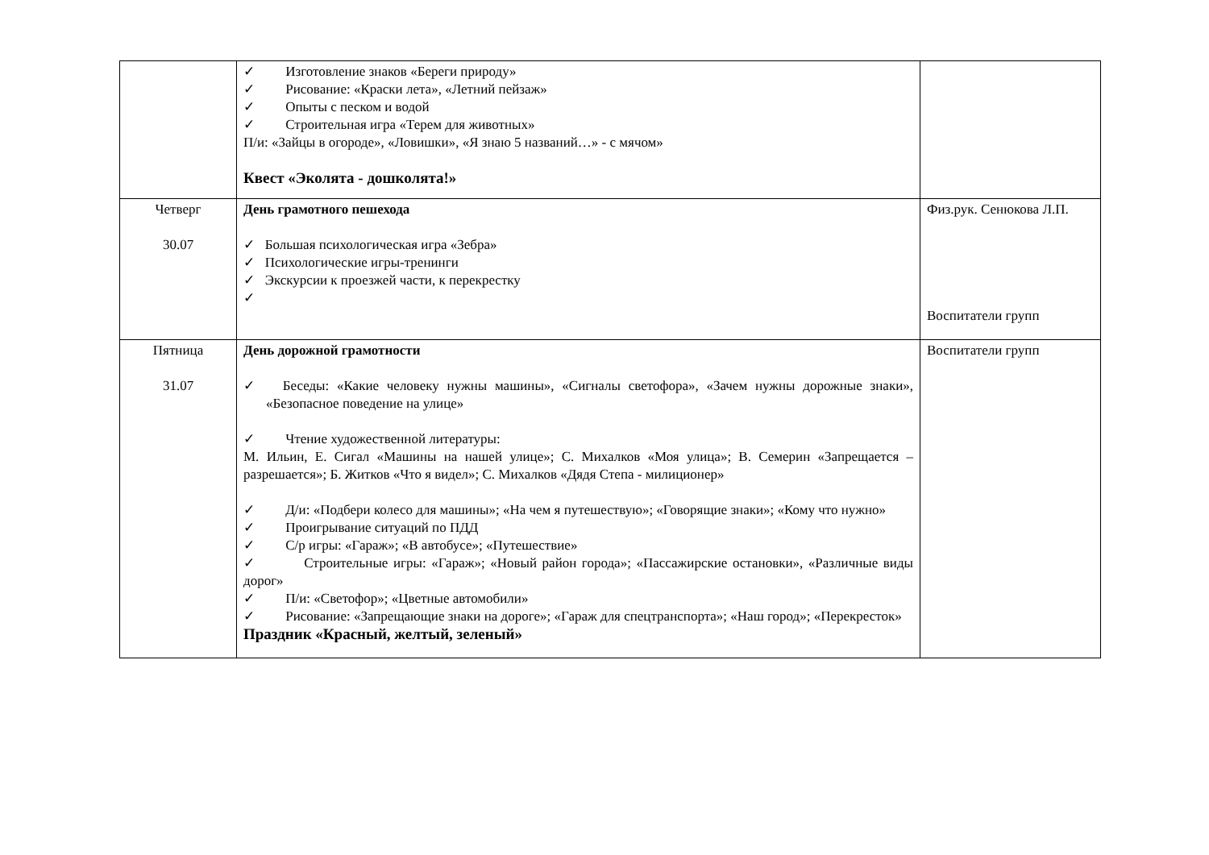| | ✓ Изготовление знаков «Береги природу» ✓ Рисование: «Краски лета», «Летний пейзаж» ✓ Опыты с песком и водой ✓ Строительная игра «Терем для животных» П/и: «Зайцы в огороде», «Ловишки», «Я знаю 5 названий…» - с мячом» Квест «Эколята - дошколята!» | |
| Четверг 30.07 | День грамотного пешехода ✓ Большая психологическая игра «Зебра» ✓ Психологические игры-тренинги ✓ Экскурсии к проезжей части, к перекрестку ✓ | Физ.рук. Сенюкова Л.П. Воспитатели групп |
| Пятница 31.07 | День дорожной грамотности ✓ Беседы: «Какие человеку нужны машины», «Сигналы светофора», «Зачем нужны дорожные знаки», «Безопасное поведение на улице» ✓ Чтение художественной литературы: М. Ильин, Е. Сигал «Машины на нашей улице»; С. Михалков «Моя улица»; В. Семерин «Запрещается – разрешается»; Б. Житков «Что я видел»; С. Михалков «Дядя Степа - милиционер» ✓ Д/и: «Подбери колесо для машины»; «На чем я путешествую»; «Говорящие знаки»; «Кому что нужно» ✓ Проигрывание ситуаций по ПДД ✓ С/р игры: «Гараж»; «В автобусе»; «Путешествие» ✓ Строительные игры: «Гараж»; «Новый район города»; «Пассажирские остановки», «Различные виды дорог» ✓ П/и: «Светофор»; «Цветные автомобили» ✓ Рисование: «Запрещающие знаки на дороге»; «Гараж для спецтранспорта»; «Наш город»; «Перекресток» Праздник «Красный, желтый, зеленый» | Воспитатели групп |